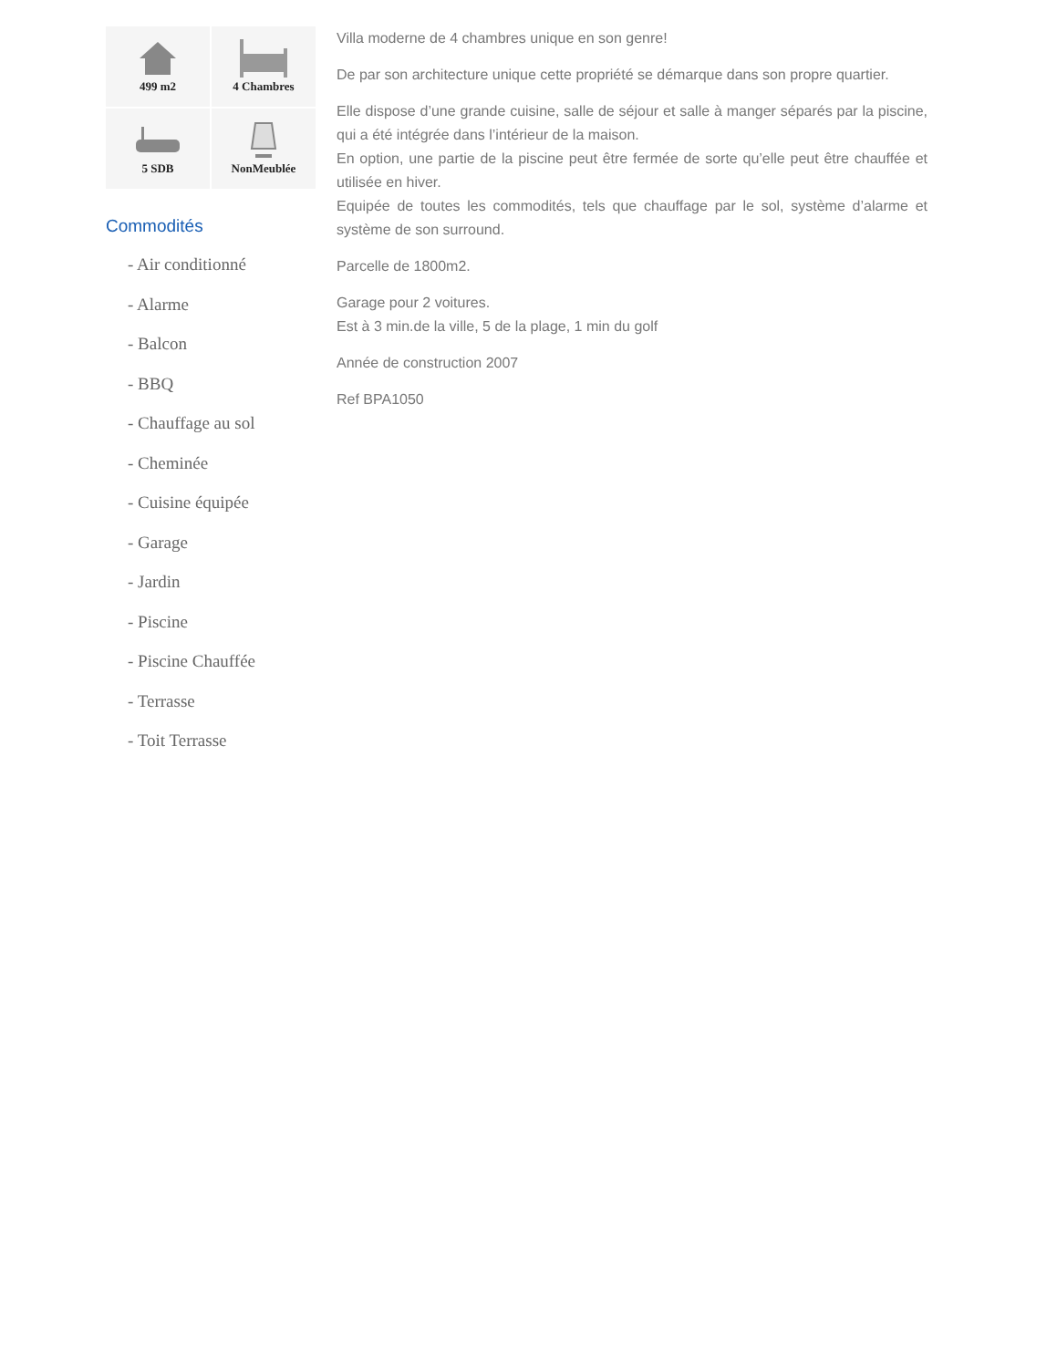499 m2
4 Chambres
5 SDB
NonMeublée
Commodités
- Air conditionné
- Alarme
- Balcon
- BBQ
- Chauffage au sol
- Cheminée
- Cuisine équipée
- Garage
- Jardin
- Piscine
- Piscine Chauffée
- Terrasse
- Toit Terrasse
Villa moderne de 4 chambres unique en son genre!
De par son architecture unique cette propriété se démarque dans son propre quartier.
Elle dispose d’une grande cuisine, salle de séjour et salle à manger séparés par la piscine, qui a été intégrée dans l’intérieur de la maison.
En option, une partie de la piscine peut être fermée de sorte qu’elle peut être chauffée et utilisée en hiver.
Equipée de toutes les commodités, tels que chauffage par le sol, système d’alarme et système de son surround.
Parcelle de 1800m2.
Garage pour 2 voitures.
Est à 3 min.de la ville, 5 de la plage, 1 min du golf
Année de construction 2007
Ref BPA1050